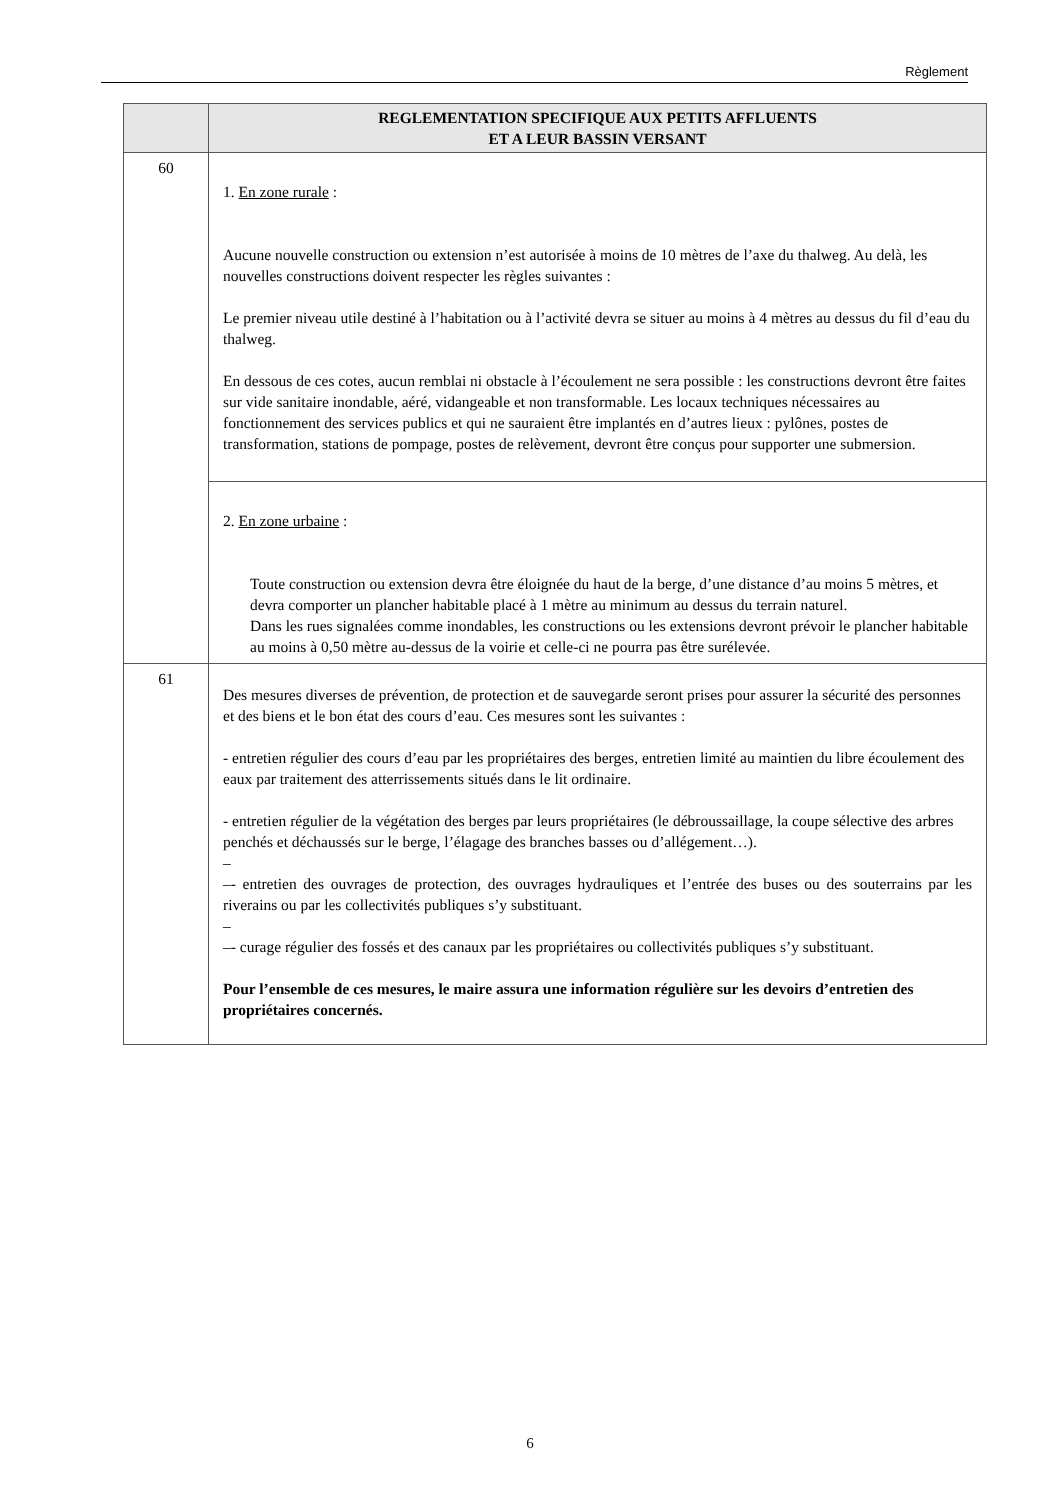Règlement
| | REGLEMENTATION SPECIFIQUE AUX PETITS AFFLUENTS ET A LEUR BASSIN VERSANT |
| --- | --- |
| 60 | 1. En zone rurale : Aucune nouvelle construction ou extension n’est autorisée à moins de 10 mètres de l’axe du thalweg. Au delà, les nouvelles constructions doivent respecter les règles suivantes : Le premier niveau utile destiné à l’habitation ou à l’activité devra se situer au moins à 4 mètres au dessus du fil d’eau du thalweg. En dessous de ces cotes, aucun remblai ni obstacle à l’écoulement ne sera possible : les constructions devront être faites sur vide sanitaire inondable, aéré, vidangeable et non transformable. Les locaux techniques nécessaires au fonctionnement des services publics et qui ne sauraient être implantés en d’autres lieux : pylônes, postes de transformation, stations de pompage, postes de relèvement, devront être conçus pour supporter une submersion. |
| | 2. En zone urbaine : Toute construction ou extension devra être éloignée du haut de la berge, d’une distance d’au moins 5 mètres, et devra comporter un plancher habitable placé à 1 mètre au minimum au dessus du terrain naturel. Dans les rues signalées comme inondables, les constructions ou les extensions devront prévoir le plancher habitable au moins à 0,50 mètre au-dessus de la voirie et celle-ci ne pourra pas être surélevée. |
| 61 | Des mesures diverses de prévention, de protection et de sauvegarde seront prises pour assurer la sécurité des personnes et des biens et le bon état des cours d’eau. Ces mesures sont les suivantes : - entretien régulier des cours d’eau par les propriétaires des berges, entretien limité au maintien du libre écoulement des eaux par traitement des atterrissements situés dans le lit ordinaire. - entretien régulier de la végétation des berges par leurs propriétaires (le débroussaillage, la coupe sélective des arbres penchés et déchaussés sur le berge, l’élagage des branches basses ou d’allégement…). – –- entretien des ouvrages de protection, des ouvrages hydrauliques et l’entrée des buses ou des souterrains par les riverains ou par les collectivités publiques s’y substituant. – –- curage régulier des fossés et des canaux par les propriétaires ou collectivités publiques s’y substituant. Pour l’ensemble de ces mesures, le maire assura une information régulière sur les devoirs d’entretien des propriétaires concernés. |
6